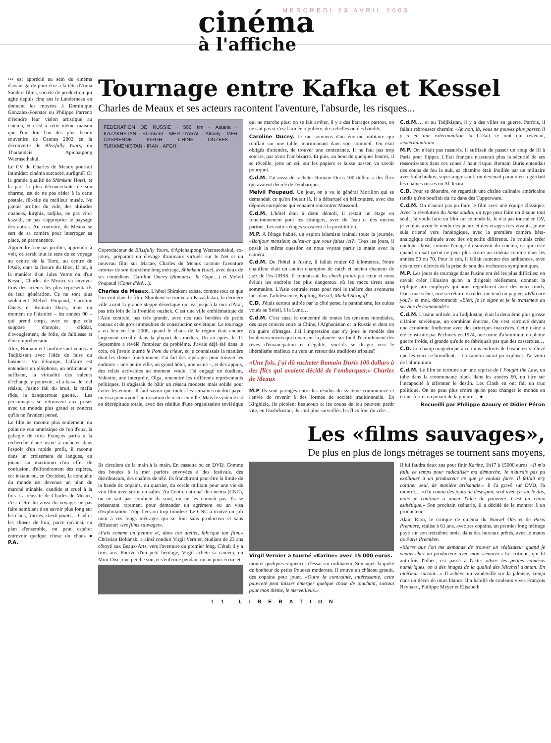MERCREDI 23 AVRIL 2003
cinéma
à l'affiche
••• est apprécié au sein du cinéma d'avant-garde pour être à la tête d'Anna Sanders films, société de production qui agite depuis cinq ans le Landerneau en donnant les moyens à Dominique Gonzalez-Foerster ou Philippe Parreno d'étendre leur vision artistique au cinéma, et c'est à cette même maison que l'on doit l'un des plus beaux souvenirs de Cannes 2002 en la découverte de Blissfully Yours, du Thaïlandais Apichatpong Weerasethakul.
Le CV de Charles de Meaux pourrait intimider: cinéma surcadré, surligné? Or la grande qualité de Shimkent Hotel, et la part la plus déconcertante de son charme, est de ne pas céder à la carte postale, fût-elle du meilleur musée. Ne jamais profiter du vide, des altitudes ouzbeks, kirghiz, tadjiks, ne pas virer kazakh, ne pas s'approprier le paysage des autres. Au contraire, de Meaux se sert de sa caméra pour interroger sa place, en permanence.
Apprendre à ne pas profiter, apprendre à voir, ce serait tout le sens de ce voyage au centre de la Terre, au centre de l'Asie, dans la fissure du Bloc, là où, à la manière d'un Jules Verne ou d'un Kessel, Charles de Meaux va envoyer trois des acteurs les plus représentatifs de leur génération. Ce ne sont plus seulement Melvil Poupaud, Caroline Ducey et Romain Duris, mais un moment de l'histoire – les années 90 – qui prend corps, avec ce que cela suppose d'utopie, d'idéal, d'aveuglement, de folie, de faiblesse et d'incompréhension.
Alex, Romain et Caroline sont venus au Tadjikistan avec l'idée de faire du business. Vu d'Europe, l'affaire est entendue: un téléphone, un ordinateur y suffisent, la virtualité des valeurs d'échange y pourvoit. «Là-bas», le réel résiste, l'usine fait du bruit, la mafia rôde, la banqueroute guette… Les personnages se retrouvent aux prises avec un monde plus grand et concret qu'ils ne l'avaient pensé.
Le film ne raconte plus seulement, du point de vue amnésique de l'un d'eux, la gabegie de trois Français partis à la recherche d'une usine à racheter dans l'espoir d'un rapide profit, il raconte dans un croisement de langues, en jouant au maximum d'un effet de confusion, d'effondrement des repères, cet instant où, en Occident, la conquête du monde est devenue un plan de marché minable, candide et cruel à la fois. La réussite de Charles de Meaux, c'est d'être lui aussi du voyage: ne pas faire semblant d'en savoir plus long sur les clans, fratries, check points… Cadrer les choses de loin, parce qu'ainsi, en plan d'ensemble, on peut espérer entrevoir quelque chose du chaos ● P.A.
Tournage entre Kafka et Kessel
Charles de Meaux et ses acteurs racontent l'aventure, l'absurde, les risques...
FEDERATION DE RUSSIE · 500 km · Astana · KAZAKHSTAN · Shimkent · MER D'ARAL · Almaty · MER CASPIENNE · KIRGH. · CHINE · OUZBEK. · TURKMENISTAN · IRAN · AFGH.
Coproducteur de Blissfully Yours, d'Apichatpong Weerasethakul, ex-jokey, préparant un élevage d'animaux virtuels sur le Net et un nouveau film sur Macao, Charles de Meaux raconte l'aventure «roots» de son deuxième long métrage, Shimkent Hotel, avec deux de ses comédiens, Caroline Ducey (Romance, la Cage…) et Melvil Poupaud (Conte d'été…).
Charles de Meaux. L'hôtel Shimkent existe, comme tout ce que l'on voit dans le film. Shimkent se trouve au Kazakhstan, la dernière ville avant la grande steppe désertique qui va jusqu'à la mer d'Aral, pas très loin de la frontière ouzbek. C'est une ville emblématique de l'Asie centrale, pas très grande, avec des rues bordées de petits canaux et de gros immeubles de construction soviétique. Le tournage a eu lieu en l'an 2000, quand le chaos de la région était encore largement occulté dans la plupart des médias. Un an après, le 11 Septembre a révélé l'ampleur du problème. J'avais déjà été dans le coin, où j'avais tourné le Pont du trieur, et je connaissais la manière dont les choses fonctionnent. J'ai fait des repérages pour trouver les endroits – une petite ville, un grand hôtel, une usine –, et des appuis, des relais activables au moment voulu. J'ai engagé un étudiant, Valentin, une interprète, Olga, rencontré les différents représentants politiques. Il s'agissait de bâtir un réseau modeste mais solide pour éviter les ennuis. Il faut savoir que toutes les semaines on doit payer un visa pour avoir l'autorisation de rester en ville. Mais le système est en décrépitude totale, avec des résidus d'une organisation soviétique qui ne marche plus: on se fait arrêter, il y a des barrages partout, on ne sait pas si c'est l'armée régulière, des rebelles ou des bandits.
Caroline Ducey. Je me souviens d'un énorme militaire qui ronflait sur une table, marmonnant dans son sommeil. On était obligés d'attendre, de trouver une contenance. Il ne faut pas trop sourire, pas avoir l'air bizarre. Et puis, au bout de quelques heures, il se réveille, jette un œil sur les papiers et laisse passer, va savoir pourquoi.
C.d.M. J'ai aussi dû racheter Romain Duris 100 dollars à des flics qui avaient décidé de l'embarquer.
Melvil Poupaud. Un jour, on a vu le général Morillon qui se demandait ce qu'on foutait là. Il a débarqué en hélicoptère, avec des députés européens qui venaient rencontrer Massoud.
C.d.M. L'hôtel était à demi démoli, il restait un étage en fonctionnement pour les étrangers, avec de l'eau et des micros partout. Les autres étages servaient à la prostitution.
M.P. A l'étage habité, un espion islamiste traînait toute la journée. «Bonjour monsieur, qu'est-ce que vous faites ici?» Tous les jours, il posait la même question en nous voyant partir le matin avec la caméra.
C.d.M. De l'hôtel à l'usine, il fallait rouler 60 kilomètres. Notre chauffeur était un ancien champion de catch et ancien chanteur de jazz de l'ex-URSS. Il connaissait les check points par cœur et nous évitait les endroits les plus dangereux où les mecs tirent sans sommation. L'Asie centrale reste pour moi le théâtre des aventures lues dans l'adolescence, Kipling, Kessel, Michel Strogoff.
C.D. J'étais surtout attirée par le côté perse, le panthéisme, les cultes voués au Soleil, à la Lune…
C.d.M. C'est aussi le concentré de toutes les tensions mondiales, des pays coincés entre la Chine, l'Afghanistan et la Russie et dont on n'a guère d'images. J'ai l'impression que s'y joue le modèle des bouleversements qui traversent la planète: sur fond d'écroulement des rêves d'émancipation et d'égalité, vont-ils se diriger vers le libéralisme mafieux ou vers un retour des traditions tribales?
«Une fois, j'ai dû racheter Romain Duris 100 dollars à des flics qui avaient décidé de l'embarquer.» Charles de Meaux
M.P Ils sont partagés entre les résidus du système communiste et l'envie de revenir à des formes de société traditionnelle. En Kirghizie, ils picolent beaucoup et les coups de feu peuvent partir vite, en Ouzbékistan, ils sont plus surveillés, les flics font du zèle…
C.d.M.… et au Tadjikistan, il y a des villes en guerre. Parfois, il fallait rebrousser chemin: «Ah non, là, vous ne pouvez plus passer, il y a eu une extermination !» C'était ce mot qui revenait, «extermination»…
M.P. On n'était pas rassurés, il suffisait de passer un coup de fil à Paris pour flipper. L'Etat français n'assurait plus la sécurité de ses ressortissants dans ces zones à haut risque. Romain Duris entendait des coups de feu la nuit, sa chambre était fouillée par un militaire avec kalachnikov, super-angoissant: on devenait parano en regardant les chaînes russes ou Al-Jezira.
C.D. Pour se détendre, on regardait une chaîne culinaire américaine tandis qu'on bouffait du riz dans des Tupperware.
C.d.M. On n'aurait pas pu faire le film avec une équipe classique. Avec la révolution du home studio, un type peut faire un disque tout seul; j'ai voulu faire un film sur ce mode-là. Je n'ai pas tourné en DV, je voulais avoir le rendu des peaux et des visages très vivants, je me suis orienté vers l'analogique, avec la première caméra bêta-analogique trafiquée avec des objectifs différents. Je voulais créer quelque chose, comme l'image du souvenir du cinéma, ce qui reste quand on sait qu'on ne peut plus croire au cinéma comme dans les années 50 ou 70. Pour le son, il fallait ramener des ambiances, avec des micros dérivés de la prise de son des orchestres symphoniques.
M.P. Les jours de tournage dans l'usine ont été les plus difficiles: on devait créer l'illusion qu'on la dirigeait réellement, donnant la réplique aux employés qui nous regardaient avec des yeux ronds. Dans une scène, une secrétaire excédée me tend un papier: «Who are you?» et moi, décontracté: «Bien, je le signe et je le transmets au service de commande!»
C.d.M. L'usine utilisée, au Tadjikistan, était la deuxième plus grosse d'Union soviétique, un combinat énorme. On s'est retrouvé devant une économie fordienne avec des principes marxistes. Cette usine a été construite par Péchiney en 1974, une usine d'aluminium en pleine guerre froide, si grande qu'elle ne fabriquait pas que des casseroles…
C.D. Le champ magnétique à certains endroits de l'usine est si élevé que les yeux se brouillent… La caméra aurait pu exploser. J'ai vomi de l'aluminium.
C.d.M. Le film se termine sur une reprise de I Fought the Law, un tube dans la communauté black dans les années 60, un titre sur l'incapacité à affronter le destin. Les Clash en ont fait un truc politique. On ne peut plus croire qu'on peut changer le monde en criant fort et en jouant de la guitare… ●
Recueilli par Philippe Azoury et Didier Péron
Les «films sauvages»,
De plus en plus de longs métrages se tournent sans moyens,
Ils circulent de la main à la main. En cassette ou en DVD. Comme des bouées à la mer parfois envoyées à des festivals, des distributeurs, des chaînes de télé. Ils franchiront peut-être la limite de la bande de copains, du quartier, du cercle militant pour une vie de vrai film avec sortie en salles. Au Centre national du cinéma (CNC), on ne sait pas combien ils sont, on ne les connaît pas. Ils se présentent rarement pour demander un agrément ou un visa d'exploitation. Trop fiers ou trop timides? Le CNC a trouvé un joli nom à ces longs métrages qui se font sans producteur et sans diffuseur: «les films sauvages».
«Fais comme un peintre et, dans ton atelier, fabrique ton film.» Christian Boltanski a ainsi conduit Virgil Vernier, étudiant de 23 ans côtoyé aux Beaux-Arts, vers l'aventure du premier long. C'était il y a trois ans. Pourvu d'un petit héritage, Virgil achète sa caméra, un Mini-Disc, une perche son, et s'enferme pendant un an pour écrire et
Virgil Vernier a tourné «Karine» avec 15 000 euros.
monter quelques séquences d'essai sur ordinateur. Son sujet: la quête de bonheur de petits Poucets modernes. Il trouve un château gratuit, des copains pour jouer. «Outre la contrainte, intéressante, cette pauvreté peut laisser émerger quelque chose de touchant, surtout pour mon thème, le merveilleux.»
Il lui faudra deux ans pour finir Karine, 1h17 à 15000 euros. «Il m'a fallu ce temps pour radicaliser ma démarche. Je n'aurais pas pu expliquer à un producteur ce que je voulais faire. Il fallait m'y coltiner seul, de manière artisanale.» Il l'a gravé sur DVD, l'a montré… «J'ai connu des jours de désespoir, seul avec ça sur le dos, mais je continue à aimer l'idée de pauvreté. C'est un choix esthétique.» Son prochain scénario, il a décidé de le montrer à un producteur.
Alain Riou, le critique de cinéma du Nouvel Obs et de Paris Première, réalise à 61 ans, avec ses copains, un premier long métrage payé sur son treizième mois, dans des bureaux prêtés, avec le matos de Paris Première.
«Marre que l'on me demande de trouver un réalisateur quand je venais chez un producteur avec mon scénario.» Le critique, qui fit autrefois l'Idhec, est passé à l'acte: «Avec les petites caméras numériques, on a des images de la qualité des Mitchell d'antan. En intérieur surtout…» Il achève un vaudeville sur la jalousie, conçu dans un décor de murs blancs. Il a habillé de couleurs vives François Reynaert, Philippe Meyer et Elisabeth
11 LIBERATION